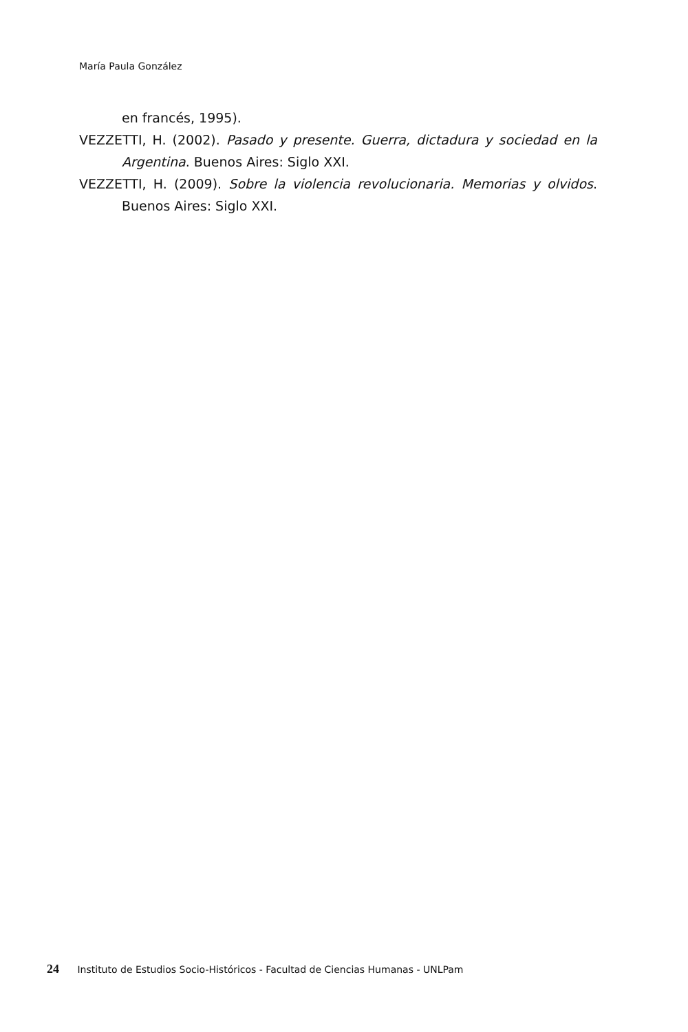María Paula González
en francés, 1995).
VEZZETTI, H. (2002). Pasado y presente. Guerra, dictadura y sociedad en la Argentina. Buenos Aires: Siglo XXI.
VEZZETTI, H. (2009). Sobre la violencia revolucionaria. Memorias y olvidos. Buenos Aires: Siglo XXI.
24 Instituto de Estudios Socio-Históricos - Facultad de Ciencias Humanas - UNLPam